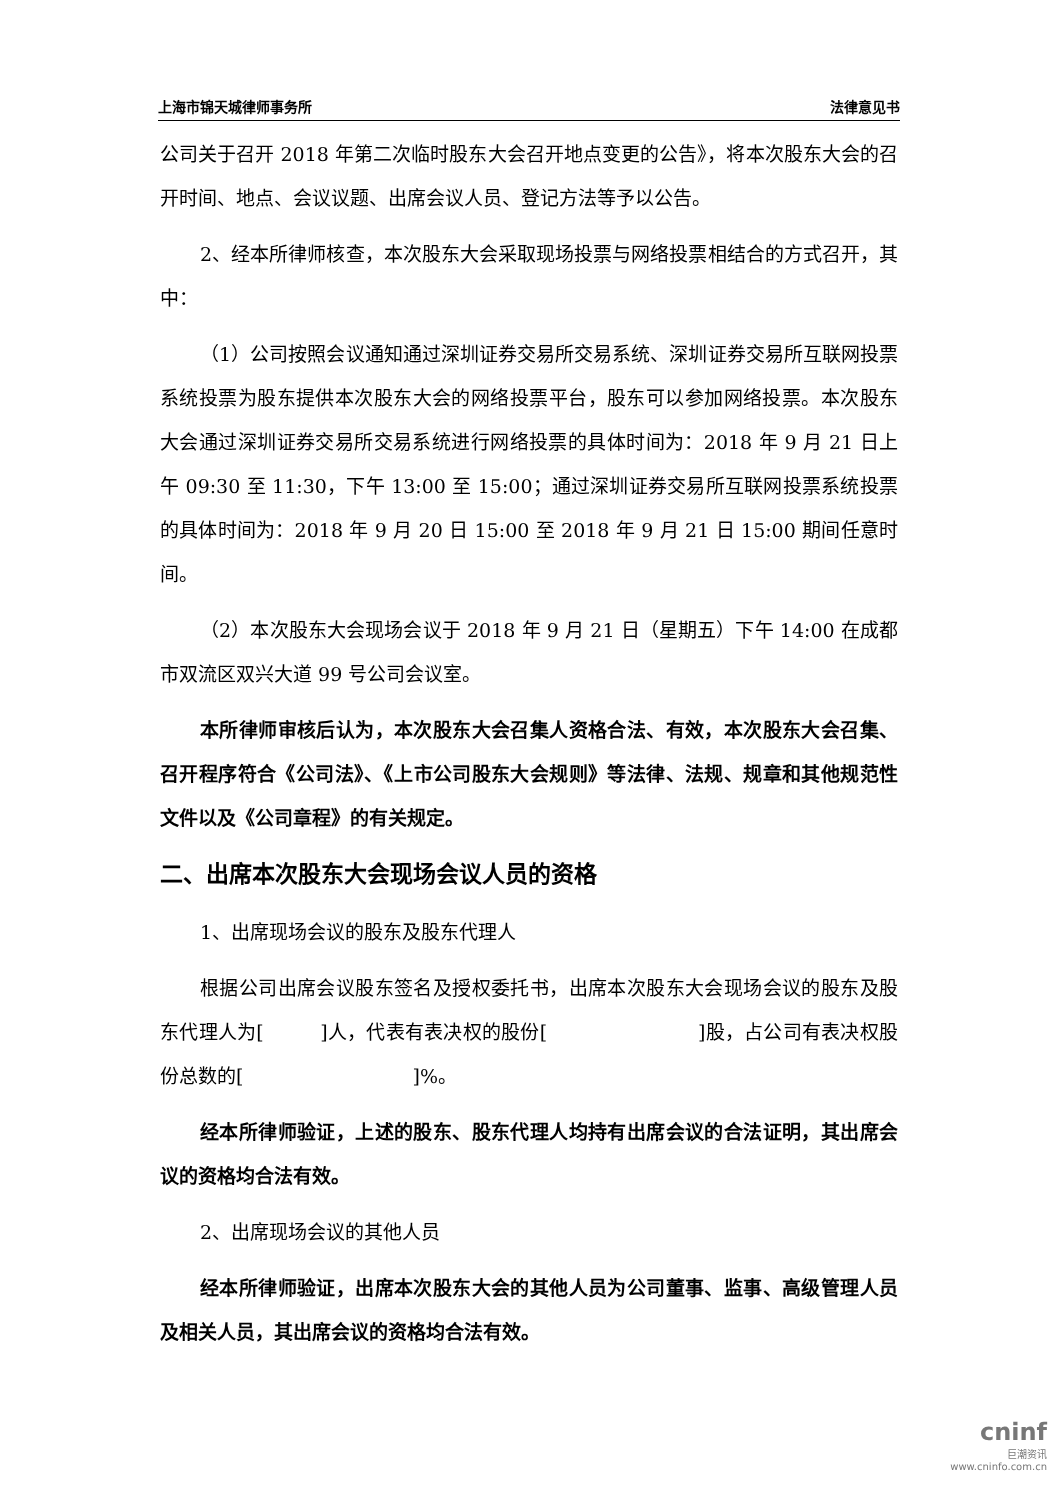上海市锦天城律师事务所 法律意见书
公司关于召开 2018 年第二次临时股东大会召开地点变更的公告》，将本次股东大会的召开时间、地点、会议议题、出席会议人员、登记方法等予以公告。
2、经本所律师核查，本次股东大会采取现场投票与网络投票相结合的方式召开，其中：
（1）公司按照会议通知通过深圳证券交易所交易系统、深圳证券交易所互联网投票系统投票为股东提供本次股东大会的网络投票平台，股东可以参加网络投票。本次股东大会通过深圳证券交易所交易系统进行网络投票的具体时间为：2018 年 9 月 21 日上午 09:30 至 11:30，下午 13:00 至 15:00；通过深圳证券交易所互联网投票系统投票的具体时间为：2018 年 9 月 20 日 15:00 至 2018 年 9 月 21 日 15:00 期间任意时间。
（2）本次股东大会现场会议于 2018 年 9 月 21 日（星期五）下午 14:00 在成都市双流区双兴大道 99 号公司会议室。
本所律师审核后认为，本次股东大会召集人资格合法、有效，本次股东大会召集、召开程序符合《公司法》、《上市公司股东大会规则》等法律、法规、规章和其他规范性文件以及《公司章程》的有关规定。
二、出席本次股东大会现场会议人员的资格
1、出席现场会议的股东及股东代理人
根据公司出席会议股东签名及授权委托书，出席本次股东大会现场会议的股东及股东代理人为[ ]人，代表有表决权的股份[ ]股，占公司有表决权股份总数的[ ]%。
经本所律师验证，上述的股东、股东代理人均持有出席会议的合法证明，其出席会议的资格均合法有效。
2、出席现场会议的其他人员
经本所律师验证，出席本次股东大会的其他人员为公司董事、监事、高级管理人员及相关人员，其出席会议的资格均合法有效。
cninf
巨潮资讯
www.cninfo.com.cn